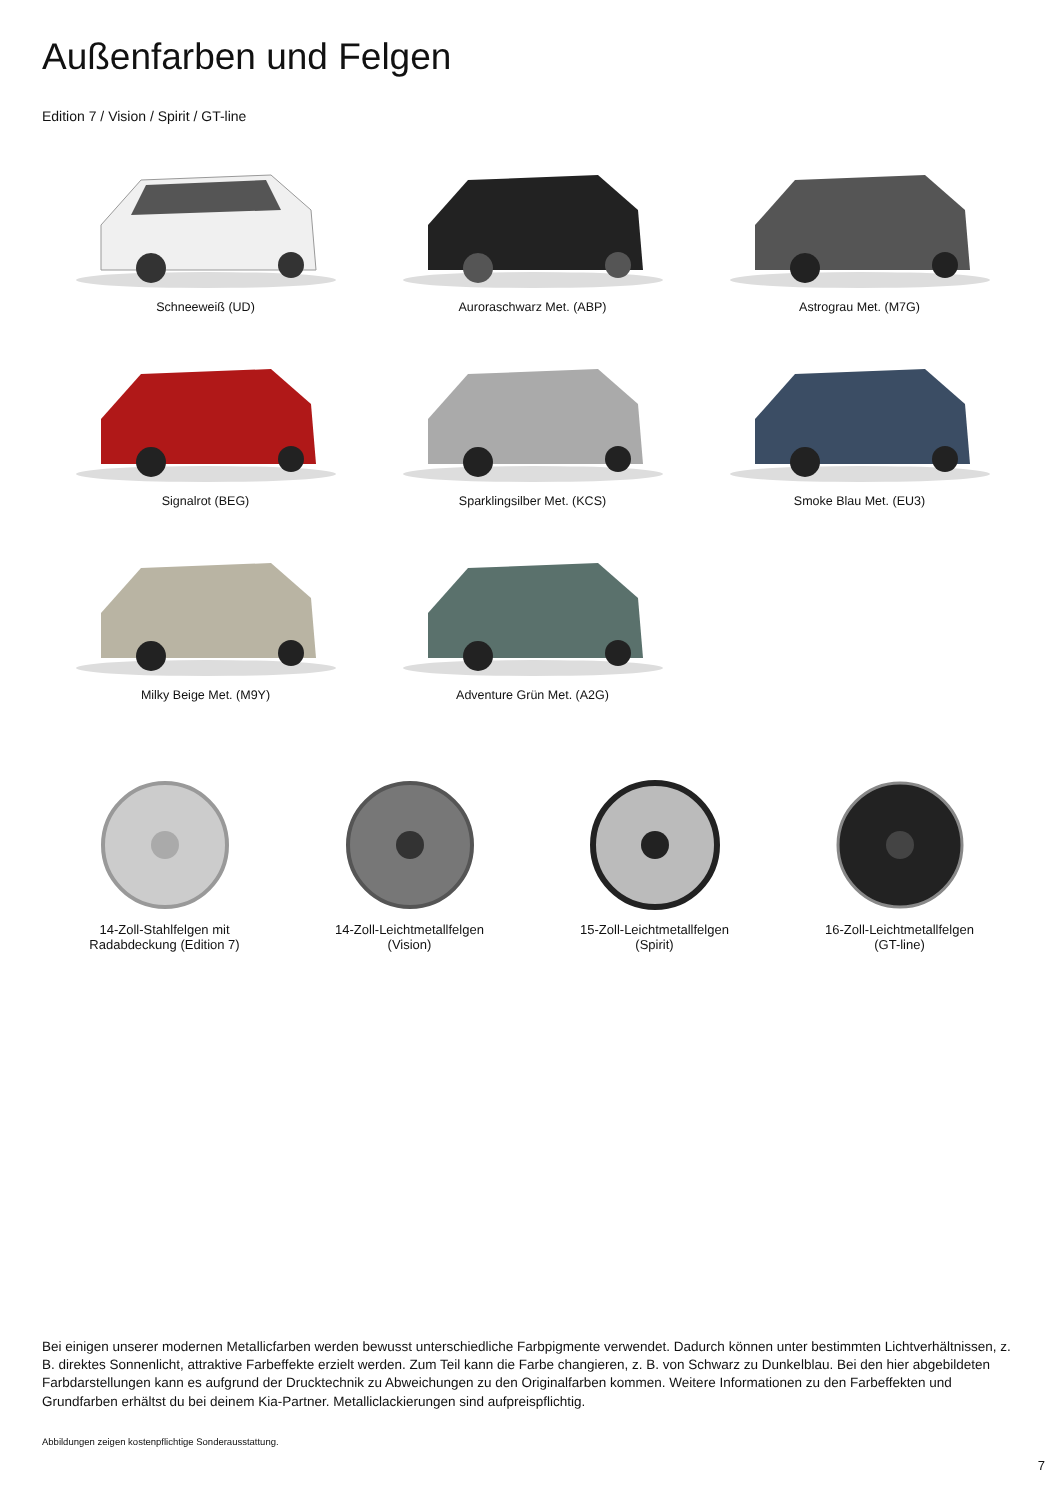Außenfarben und Felgen
Edition 7 / Vision / Spirit / GT-line
Schneeweiß (UD)
Auroraschwarz Met. (ABP)
Astrograu Met. (M7G)
Signalrot (BEG)
Sparklingsilber Met. (KCS)
Smoke Blau Met. (EU3)
Milky Beige Met. (M9Y)
Adventure Grün Met. (A2G)
14-Zoll-Stahlfelgen mit
Radabdeckung (Edition 7)
14-Zoll-Leichtmetallfelgen
(Vision)
15-Zoll-Leichtmetallfelgen
(Spirit)
16-Zoll-Leichtmetallfelgen
(GT-line)
Bei einigen unserer modernen Metallicfarben werden bewusst unterschiedliche Farbpigmente verwendet. Dadurch können unter bestimmten Lichtverhältnissen, z. B. direktes Sonnenlicht, attraktive Farbeffekte erzielt werden. Zum Teil kann die Farbe changieren, z. B. von Schwarz zu Dunkelblau. Bei den hier abgebildeten Farbdarstellungen kann es aufgrund der Drucktechnik zu Abweichungen zu den Originalfarben kommen. Weitere Informationen zu den Farbeffekten und Grundfarben erhältst du bei deinem Kia-Partner. Metalliclackierungen sind aufpreispflichtig.
Abbildungen zeigen kostenpflichtige Sonderausstattung.
7